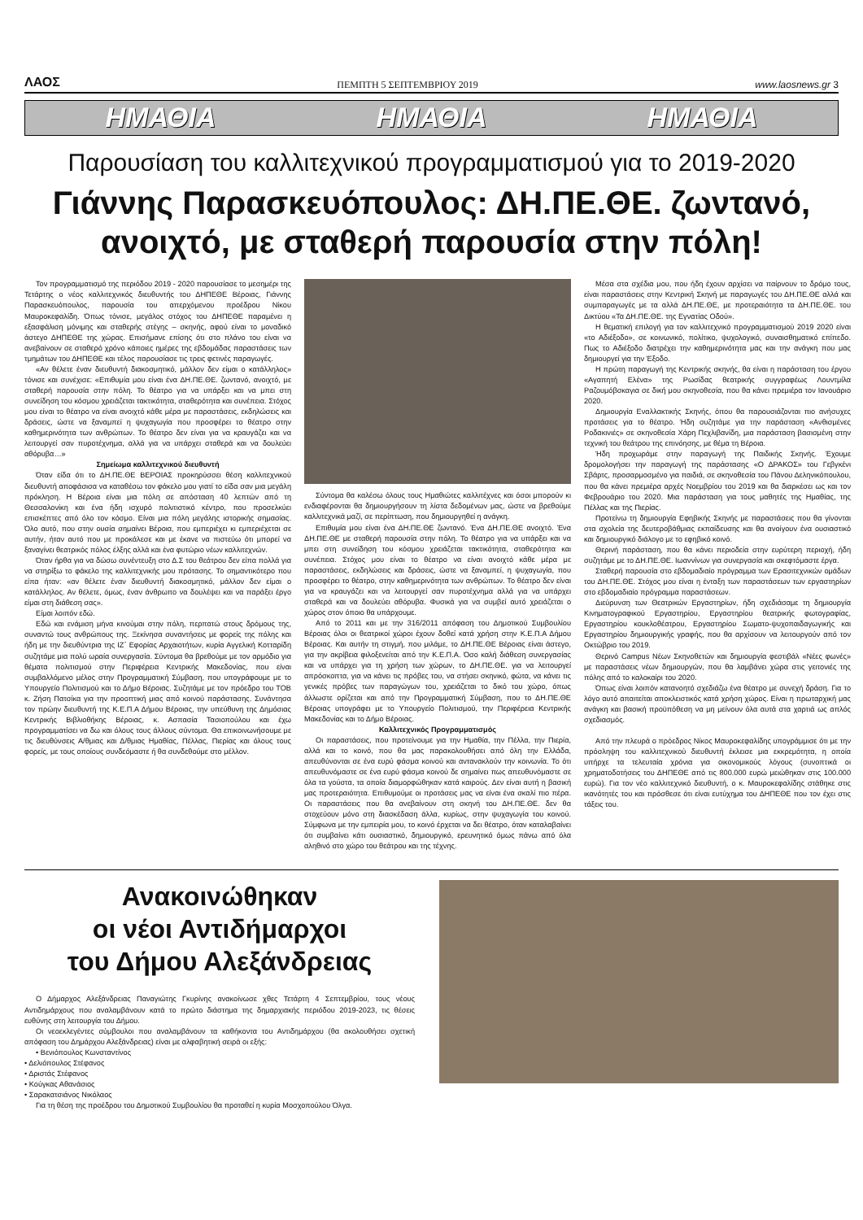ΛΑΟΣ ΠΕΜΠΤΗ 5 ΣΕΠΤΕΜΒΡΙΟΥ 2019 www.laosnews.gr 3
ΗΜΑΘΙΑ ΗΜΑΘΙΑ ΗΜΑΘΙΑ
Παρουσίαση του καλλιτεχνικού προγραμματισμού για το 2019-2020
Γιάννης Παρασκευόπουλος: ΔΗ.ΠΕ.ΘΕ. ζωντανό, ανοιχτό, με σταθερή παρουσία στην πόλη!
Τον προγραμματισμό της περιόδου 2019 - 2020 παρουσίασε το μεσημέρι της Τετάρτης ο νέος καλλιτεχνικός διευθυντής του ΔΗΠΕΘΕ Βέροιας, Γιάννης Παρασκευόπουλος, παρουσία του απερχόμενου προέδρου Νίκου Μαυροκεφαλίδη. Όπως τόνισε, μεγάλος στόχος του ΔΗΠΕΘΕ παραμένει η εξασφάλιση μόνιμης και σταθερής στέγης – σκηνής, αφού είναι το μοναδικό άστεγο ΔΗΠΕΘΕ της χώρας. Επισήμανε επίσης ότι στο πλάνο του είναι να ανεβαίνουν σε σταθερό χρόνο κάποιες ημέρες της εβδομάδας παραστάσεις των τμημάτων του ΔΗΠΕΘΕ και τέλος παρουσίασε τις τρεις φετινές παραγωγές.
«Αν θέλετε έναν διευθυντή διακοσμητικό, μάλλον δεν είμαι ο κατάλληλος» τόνισε και συνέχισε: «Επιθυμία μου είναι ένα ΔΗ.ΠΕ.ΘΕ. ζωντανό, ανοιχτό, με σταθερή παρουσία στην πόλη. Το θέατρο για να υπάρξει και να μπει στη συνείδηση του κόσμου χρειάζεται τακτικότητα, σταθερότητα και συνέπεια. Στόχος μου είναι το θέατρο να είναι ανοιχτό κάθε μέρα με παραστάσεις, εκδηλώσεις και δράσεις, ώστε να ξαναμπεί η ψυχαγωγία που προσφέρει το θέατρο στην καθημερινότητα των ανθρώπων. Το θέατρο δεν είναι για να κραυγάζει και να λειτουργεί σαν πυροτέχνημα, αλλά για να υπάρχει σταθερά και να δουλεύει αθόρυβα…»
Σημείωμα καλλιτεχνικού διευθυντή
Όταν είδα ότι το ΔΗ.ΠΕ.ΘΕ ΒΕΡΟΙΑΣ προκηρύσσει θέση καλλιτεχνικού διευθυντή αποφάσισα να καταθέσω τον φάκελο μου γιατί το είδα σαν μια μεγάλη πρόκληση. Η Βέροια είναι μια πόλη σε απόσταση 40 λεπτών από τη Θεσσαλονίκη και ένα ήδη ισχυρό πολιτιστικό κέντρο, που προσελκύει επισκέπτες από όλο τον κόσμο. Είναι μια πόλη μεγάλης ιστορικής σημασίας. Όλο αυτό, που στην ουσία σημαίνει Βέροια, που εμπεριέχει κι εμπεριέχεται σε αυτήν, ήταν αυτό που με προκάλεσε και με έκανε να πιστεύω ότι μπορεί να ξαναγίνει θεατρικός πόλος έλξης αλλά και ένα φυτώριο νέων καλλιτεχνών.
Όταν ήρθα για να δώσω συνέντευξη στο Δ.Σ του θεάτρου δεν είπα πολλά για να στηρίξω το φάκελο της καλλιτεχνικής μου πρότασης. Το σημαντικότερο που είπα ήταν: «αν θέλετε έναν διευθυντή διακοσμητικό, μάλλον δεν είμαι ο κατάλληλος. Αν θέλετε, όμως, έναν άνθρωπο να δουλέψει και να παράξει έργο είμαι στη διάθεση σας».
Είμαι λοιπόν εδώ.
Εδώ και ενάμιση μήνα κινούμαι στην πόλη, περπατώ στους δρόμους της, συναντώ τους ανθρώπους της. Ξεκίνησα συναντήσεις με φορείς της πόλης και ήδη με την διευθύντρια της ΙΖ΄ Εφορίας Αρχαιοτήτων, κυρία Αγγελική Κοτταρίδη συζητάμε μια πολύ ωραία συνεργασία. Σύντομα θα βρεθούμε με τον αρμόδιο για θέματα πολιτισμού στην Περιφέρεια Κεντρικής Μακεδονίας, που είναι συμβαλλόμενο μέλος στην Προγραμματική Σύμβαση, που υπογράφουμε με το Υπουργείο Πολιτισμού και το Δήμο Βέροιας. Συζητάμε με τον πρόεδρο του ΤΟΒ κ. Ζήση Πατσίκα για την προοπτική μιας από κοινού παράστασης. Συνάντησα τον πρώην διευθυντή της Κ.Ε.Π.Α Δήμου Βέροιας, την υπεύθυνη της Δημόσιας Κεντρικής Βιβλιοθήκης Βέροιας, κ. Ασπασία Τασιοπούλου και έχω προγραμματίσει να δω και όλους τους άλλους σύντομα. Θα επικοινωνήσουμε με τις διευθύνσεις Α/θμιας και Δ/θμιας Ημαθίας, Πέλλας, Πιερίας και όλους τους φορείς, με τους οποίους συνδεόμαστε ή θα συνδεθούμε στο μέλλον.
Σύντομα θα καλέσω όλους τους Ημαθιώτες καλλιτέχνες και όσοι μπορούν κι ενδιαφέρονται θα δημιουργήσουν τη λίστα δεδομένων μας, ώστε να βρεθούμε καλλιτεχνικά μαζί, σε περίπτωση, που δημιουργηθεί η ανάγκη.
Επιθυμία μου είναι ένα ΔΗ.ΠΕ.ΘΕ ζωντανό. Ένα ΔΗ.ΠΕ.ΘΕ ανοιχτό. Ένα ΔΗ.ΠΕ.ΘΕ με σταθερή παρουσία στην πόλη. Το θέατρο για να υπάρξει και να μπει στη συνείδηση του κόσμου χρειάζεται τακτικότητα, σταθερότητα και συνέπεια. Στόχος μου είναι το θέατρο να είναι ανοιχτό κάθε μέρα με παραστάσεις, εκδηλώσεις και δράσεις, ώστε να ξαναμπεί, η ψυχαγωγία, που προσφέρει το θέατρο, στην καθημερινότητα των ανθρώπων. Το θέατρο δεν είναι για να κραυγάζει και να λειτουργεί σαν πυροτέχνημα αλλά για να υπάρχει σταθερά και να δουλεύει αθόρυβα. Φυσικά για να συμβεί αυτό χρειάζεται ο χώρος στον όποιο θα υπάρχουμε.
Από το 2011 και με την 316/2011 απόφαση του Δημοτικού Συμβουλίου Βέροιας όλοι οι θεατρικοί χώροι έχουν δοθεί κατά χρήση στην Κ.Ε.Π.Α Δήμου Βέροιας. Και αυτήν τη στιγμή, που μιλάμε, το ΔΗ.ΠΕ.ΘΕ Βέροιας είναι άστεγο, για την ακρίβεια φιλοξενείται από την Κ.Ε.Π.Α. Όσο καλή διάθεση συνεργασίας και να υπάρχει για τη χρήση των χώρων, το ΔΗ.ΠΕ.ΘΕ. για να λειτουργεί απρόσκοπτα, για να κάνει τις πρόβες του, να στήσει σκηνικό, φώτα, να κάνει τις γενικές πρόβες των παραγώγων του, χρειάζεται το δικό του χώρο, όπως άλλωστε ορίζεται και από την Προγραμματική Σύμβαση, που το ΔΗ.ΠΕ.ΘΕ Βέροιας υπογράφει με το Υπουργείο Πολιτισμού, την Περιφέρεια Κεντρικής Μακεδονίας και το Δήμο Βέροιας.
Καλλιτεχνικός Προγραμματισμός
Οι παραστάσεις, που προτείνουμε για την Ημαθία, την Πέλλα, την Πιερία, αλλά και το κοινό, που θα μας παρακολουθήσει από όλη την Ελλάδα, απευθύνονται σε ένα ευρύ φάσμα κοινού και αντανακλούν την κοινωνία. Το ότι απευθυνόμαστε σε ένα ευρύ φάσμα κοινού δε σημαίνει πως απευθυνόμαστε σε όλα τα γούστα, τα οποία διαμορφώθηκαν κατά καιρούς. Δεν είναι αυτή η βασική μας προτεραιότητα. Επιθυμούμε οι προτάσεις μας να είναι ένα σκαλί πιο πέρα. Οι παραστάσεις που θα ανεβαίνουν στη σκηνή του ΔΗ.ΠΕ.ΘΕ. δεν θα στοχεύουν μόνο στη διασκέδαση άλλα, κυρίως, στην ψυχαγωγία του κοινού. Σύμφωνα με την εμπειρία μου, το κοινό έρχεται να δει θέατρο, όταν καταλαβαίνει ότι συμβαίνει κάτι ουσιαστικό, δημιουργικό, ερευνητικό όμως πάνω από όλα αληθινό στο χώρο του θεάτρου και της τέχνης.
Μέσα στα σχέδια μου, που ήδη έχουν αρχίσει να παίρνουν το δρόμο τους, είναι παραστάσεις στην Κεντρική Σκηνή με παραγωγές του ΔΗ.ΠΕ.ΘΕ αλλά και συμπαραγωγές με τα αλλά ΔΗ.ΠΕ.ΘΕ, με προτεραιότητα τα ΔΗ.ΠΕ.ΘΕ. του Δικτύου «Τα ΔΗ.ΠΕ.ΘΕ. της Εγνατίας Οδού».
Η θεματική επιλογή για τον καλλιτεχνικό προγραμματισμού 2019 2020 είναι «το Αδιέξοδο», σε κοινωνικό, πολίτικο, ψυχολογικό, συναισθηματικό επίπεδο. Πως το Αδιέξοδο διατρέχει την καθημερινότητα μας και την ανάγκη που μας δημιουργεί για την Έξοδο.
Η πρώτη παραγωγή της Κεντρικής σκηνής, θα είναι η παράσταση του έργου «Αγαπητή Ελένα» της Ρωσίδας θεατρικής συγγραφέως Λουντμίλα Ραζουμόβσκαγια σε δική μου σκηνοθεσία, που θα κάνει πρεμιέρα τον Ιανουάριο 2020.
Δημιουργία Εναλλακτικής Σκηνής, όπου θα παρουσιάζονται πιο ανήσυχες προτάσεις για το θέατρο. Ήδη συζητάμε για την παράσταση «Ανθισμένες Ροδακινιές» σε σκηνοθεσία Χάρη Πεχλιβανίδη, μια παράσταση βασισμένη στην τεχνική του θεάτρου της επινόησης, με θέμα τη Βέροια.
Ήδη προχωράμε στην παραγωγή της Παιδικής Σκηνής. Έχουμε δρομολογήσει την παραγωγή της παράστασης «Ο ΔΡΑΚΟΣ» του Γεβγκένι Σβάρτς, προσαρμοσμένο για παιδιά, σε σκηνοθεσία του Πάνου Δεληνικόπουλου, που θα κάνει πρεμιέρα αρχές Νοεμβρίου του 2019 και θα διαρκέσει ως και τον Φεβρουάριο του 2020. Μια παράσταση για τους μαθητές της Ημαθίας, της Πέλλας και της Πιερίας.
Προτείνω τη δημιουργία Εφηβικής Σκηνής με παραστάσεις που θα γίνονται στα σχολεία της δευτεροβάθμιας εκπαίδευσης και θα ανοίγουν ένα ουσιαστικό και δημιουργικό διάλογο με το εφηβικό κοινό.
Θερινή παράσταση, που θα κάνει περιοδεία στην ευρύτερη περιοχή, ήδη συζητάμε με το ΔΗ.ΠΕ.ΘΕ. Ιωαννίνων για συνεργασία και σκεφτόμαστε έργα.
Σταθερή παρουσία στο εβδομαδιαίο πρόγραμμα των Ερασιτεχνικών ομάδων του ΔΗ.ΠΕ.ΘΕ. Στόχος μου είναι η ένταξη των παραστάσεων των εργαστηρίων στο εβδομαδιαίο πρόγραμμα παραστάσεων.
Διεύρυνση των Θεατρικών Εργαστηρίων, ήδη σχεδιάσαμε τη δημιουργία Κινηματογραφικού Εργαστηρίου, Εργαστηρίου θεατρικής φωτογραφίας, Εργαστηρίου κουκλοθέατρου, Εργαστηρίου Σωματο-ψυχοπαιδαγωγικής και Εργαστηρίου δημιουργικής γραφής, που θα αρχίσουν να λειτουργούν από τον Οκτώβριο του 2019.
Θερινό Campus Νέων Σκηνοθετών και δημιουργία φεστιβάλ «Νέες φωνές» με παραστάσεις νέων δημιουργών, που θα λαμβάνει χώρα στις γειτονιές της πόλης από το καλοκαίρι του 2020.
Όπως είναι λοιπόν κατανοητό σχεδιάζω ένα θέατρο με συνεχή δράση. Για το λόγο αυτό απαιτείται αποκλειστικός κατά χρήση χώρος. Είναι η πρωταρχική μας ανάγκη και βασική προϋπόθεση να μη μείνουν όλα αυτά στα χαρτιά ως απλός σχεδιασμός.
Από την πλευρά ο πρόεδρος Νίκος Μαυροκεφαλίδης υπογράμμισε ότι με την πρόσληψη του καλλιτεχνικού διευθυντή έκλεισε μια εκκρεμότητα, η οποία υπήρχε τα τελευταία χρόνια για οικονομικούς λόγους (συνοπτικά οι χρηματοδοτήσεις του ΔΗΠΕΘΕ από τις 800.000 ευρώ μειώθηκαν στις 100.000 ευρώ). Για τον νέο καλλιτεχνικό διευθυντή, ο κ. Μαυροκεφαλίδης στάθηκε στις ικανότητές του και πρόσθεσε ότι είναι ευτύχημα του ΔΗΠΕΘΕ που τον έχει στις τάξεις του.
Ανακοινώθηκαν
οι νέοι Αντιδήμαρχοι
του Δήμου Αλεξάνδρειας
Ο Δήμαρχος Αλεξάνδρειας Παναγιώτης Γκυρίνης ανακοίνωσε χθες Τετάρτη 4 Σεπτεμβρίου, τους νέους Αντιδημάρχους που αναλαμβάνουν κατά το πρώτο διάστημα της δημαρχιακής περιόδου 2019-2023, τις θέσεις ευθύνης στη λειτουργία του Δήμου.
Οι νεοεκλεγέντες σύμβουλοι που αναλαμβάνουν τα καθήκοντα του Αντιδημάρχου (θα ακολουθήσει σχετική απόφαση του Δημάρχου Αλεξάνδρειας) είναι με αλφαβητική σειρά οι εξής:
• Βενιόπουλος Κωνσταντίνος
• Δελιόπουλος Στέφανος
• Δριστάς Στέφανος
• Κούγκας Αθανάσιος
• Σαρακατσιάνος Νικόλαος
Για τη θέση της προέδρου του Δημοτικού Συμβουλίου θα προταθεί η κυρία Μοσχοπούλου Όλγα.